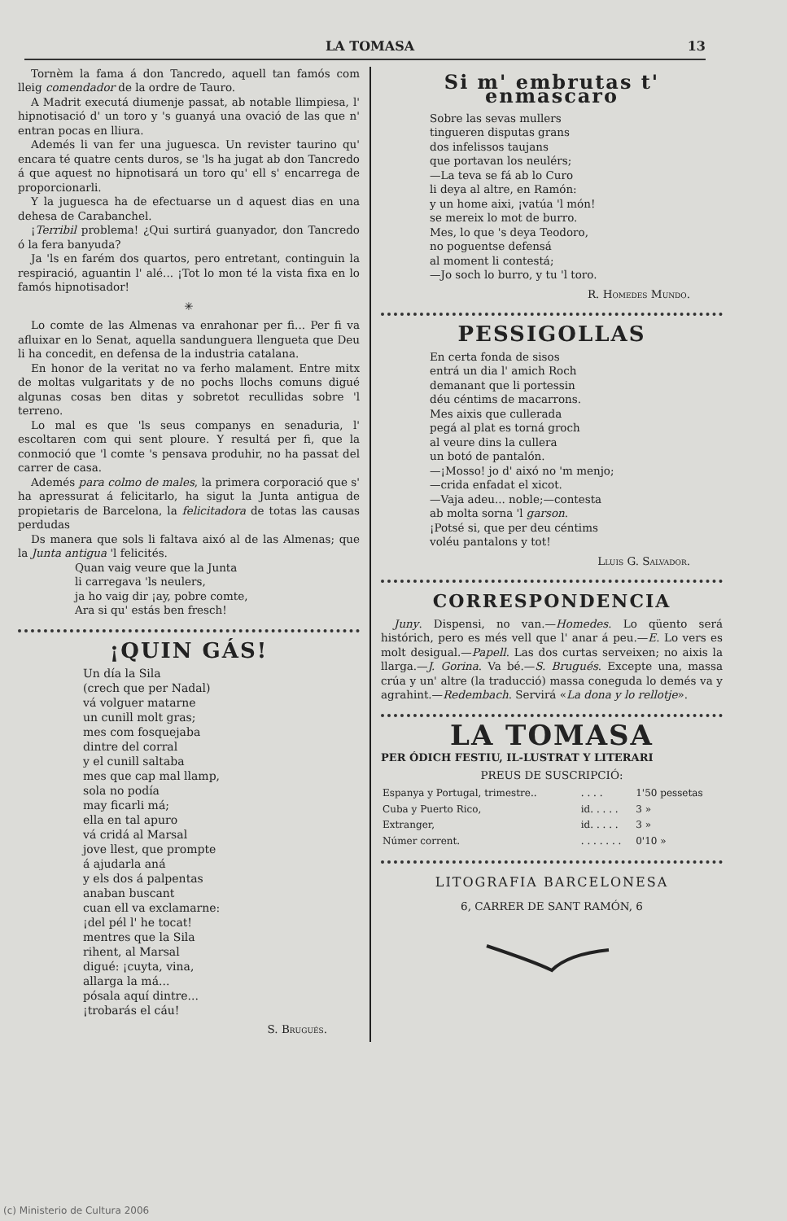LA TOMASA 13
Tornèm la fama á don Tancredo, aquell tan famós com lleig comendador de la ordre de Tauro.
A Madrit executá diumenje passat, ab notable llimpiesa, l' hipnotisació d' un toro y 's guanyá una ovació de las que n' entran pocas en lliura.
Ademés li van fer una juguesca. Un revister taurino qu' encara té quatre cents duros, se 'ls ha jugat ab don Tancredo á que aquest no hipnotisará un toro qu' ell s' encarrega de proporcionarli.
Y la juguesca ha de efectuarse un d aquest dias en una dehesa de Carabanchel.
¡Terribil problema! ¿Qui surtirá guanyador, don Tancredo ó la fera banyuda?
Ja 'ls en farém dos quartos, pero entretant, continguin la respiració, aguantin l' alé... ¡Tot lo mon té la vista fixa en lo famós hipnotisador!
✳
Lo comte de las Almenas va enrahonar per fi... Per fi va afluixar en lo Senat, aquella sandunguera llengueta que Deu li ha concedit, en defensa de la industria catalana.
En honor de la veritat no va ferho malament. Entre mitx de moltas vulgaritats y de no pochs llochs comuns digué algunas cosas ben ditas y sobretot recullidas sobre 'l terreno.
Lo mal es que 'ls seus companys en senaduria, l' escoltaren com qui sent ploure. Y resultá per fi, que la conmoció que 'l comte 's pensava produhir, no ha passat del carrer de casa.
Ademés para colmo de males, la primera corporació que s' ha apressurat á felicitarlo, ha sigut la Junta antigua de propietaris de Barcelona, la felicitadora de totas las causas perdudas
Ds manera que sols li faltava aixó al de las Almenas; que la Junta antigua 'l felicités.
Quan vaig veure que la Junta
li carregava 'ls neulers,
ja ho vaig dir ¡ay, pobre comte,
Ara si qu' estás ben fresch!
¡QUIN GÁS!
Un día la Sila
(crech que per Nadal)
vá volguer matarne
un cunill molt gras;
mes com fosquejaba
dintre del corral
y el cunill saltaba
mes que cap mal llamp,
sola no podía
may ficarli má;
ella en tal apuro
vá cridá al Marsal
jove llest, que prompte
á ajudarla aná
y els dos á palpentas
anaban buscant
cuan ell va exclamarne:
¡del pél l' he tocat!
mentres que la Sila
rihent, al Marsal
digué: ¡cuyta, vina,
allarga la má...
pósala aquí dintre...
¡trobarás el cáu!
S. Brugués.
Si m' embrutas t' enmascaro
Sobre las sevas mullers
tingueren disputas grans
dos infelissos taujans
que portavan los neulérs;
—La teva se fá ab lo Curo
li deya al altre, en Ramón:
y un home aixi, ¡vatúa 'l món!
se mereix lo mot de burro.
Mes, lo que 's deya Teodoro,
no poguentse defensá
al moment li contestá;
—Jo soch lo burro, y tu 'l toro.
R. Homedes Mundo.
PESSIGOLLAS
En certa fonda de sisos
entrá un dia l' amich Roch
demanant que li portessin
déu céntims de macarrons.
Mes aixis que cullerada
pegá al plat es torná groch
al veure dins la cullera
un botó de pantalón.
—¡Mosso! jo d' aixó no 'm menjo;
—crida enfadat el xicot.
—Vaja adeu... noble;—contesta
ab molta sorna 'l garson.
¡Potsé si, que per deu céntims
voléu pantalons y tot!
Lluis G. Salvador.
CORRESPONDENCIA
Juny. Dispensi, no van.—Homedes. Lo qüento será histórich, pero es més vell que l' anar á peu.—E. Lo vers es molt desigual.—Papell. Las dos curtas serveixen; no aixis la llarga.—J. Gorina. Va bé.—S. Brugués. Excepte una, massa crúa y un' altre (la traducció) massa coneguda lo demés va y agrahint.—Redembach. Servirá «La dona y lo rellotje».
LA TOMASA
PER ÓDICH FESTIU, IL-LUSTRAT Y LITERARI
PREUS DE SUSCRIPCIÓ:
| Espanya y Portugal, trimestre.. | . . . . | 1'50 pessetas |
| Cuba y Puerto Rico, | id. . . . . | 3 » |
| Extranger, | id. . . . . | 3 » |
| Númer corrent. | . . . . . . . | 0'10 » |
LITOGRAFIA BARCELONESA
6, CARRER DE SANT RAMÓN, 6
(c) Ministerio de Cultura 2006